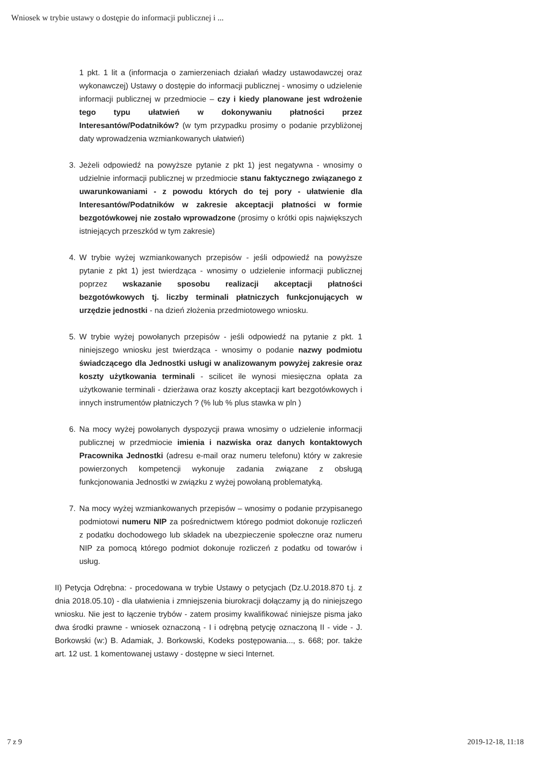Wniosek w trybie ustawy o dostępie do informacji publicznej i ...
1 pkt. 1 lit a (informacja o zamierzeniach działań władzy ustawodawczej oraz wykonawczej) Ustawy o dostępie do informacji publicznej - wnosimy o udzielenie informacji publicznej w przedmiocie – czy i kiedy planowane jest wdrożenie tego typu ułatwień w dokonywaniu płatności przez Interesantów/Podatników? (w tym przypadku prosimy o podanie przybliżonej daty wprowadzenia wzmiankowanych ułatwień)
3. Jeżeli odpowiedź na powyższe pytanie z pkt 1) jest negatywna - wnosimy o udzielnie informacji publicznej w przedmiocie stanu faktycznego związanego z uwarunkowaniami - z powodu których do tej pory - ułatwienie dla Interesantów/Podatników w zakresie akceptacji płatności w formie bezgotówkowej nie zostało wprowadzone (prosimy o krótki opis największych istniejących przeszkód w tym zakresie)
4. W trybie wyżej wzmiankowanych przepisów - jeśli odpowiedź na powyższe pytanie z pkt 1) jest twierdząca - wnosimy o udzielenie informacji publicznej poprzez wskazanie sposobu realizacji akceptacji płatności bezgotówkowych tj. liczby terminali płatniczych funkcjonujących w urzędzie jednostki - na dzień złożenia przedmiotowego wniosku.
5. W trybie wyżej powołanych przepisów - jeśli odpowiedź na pytanie z pkt. 1 niniejszego wniosku jest twierdząca - wnosimy o podanie nazwy podmiotu świadczącego dla Jednostki usługi w analizowanym powyżej zakresie oraz koszty użytkowania terminali - scilicet ile wynosi miesięczna opłata za użytkowanie terminali - dzierżawa oraz koszty akceptacji kart bezgotówkowych i innych instrumentów płatniczych ? (% lub % plus stawka w pln )
6. Na mocy wyżej powołanych dyspozycji prawa wnosimy o udzielenie informacji publicznej w przedmiocie imienia i nazwiska oraz danych kontaktowych Pracownika Jednostki (adresu e-mail oraz numeru telefonu) który w zakresie powierzonych kompetencji wykonuje zadania związane z obsługą funkcjonowania Jednostki w związku z wyżej powołaną problematyką.
7. Na mocy wyżej wzmiankowanych przepisów – wnosimy o podanie przypisanego podmiotowi numeru NIP za pośrednictwem którego podmiot dokonuje rozliczeń z podatku dochodowego lub składek na ubezpieczenie społeczne oraz numeru NIP za pomocą którego podmiot dokonuje rozliczeń z podatku od towarów i usług.
II) Petycja Odrębna: - procedowana w trybie Ustawy o petycjach (Dz.U.2018.870 t.j. z dnia 2018.05.10) - dla ułatwienia i zmniejszenia biurokracji dołączamy ją do niniejszego wniosku. Nie jest to łączenie trybów - zatem prosimy kwalifikować niniejsze pisma jako dwa środki prawne - wniosek oznaczoną - I i odrębną petycję oznaczoną II - vide - J. Borkowski (w:) B. Adamiak, J. Borkowski, Kodeks postępowania..., s. 668; por. także art. 12 ust. 1 komentowanej ustawy - dostępne w sieci Internet.
7 z 9 2019-12-18, 11:18